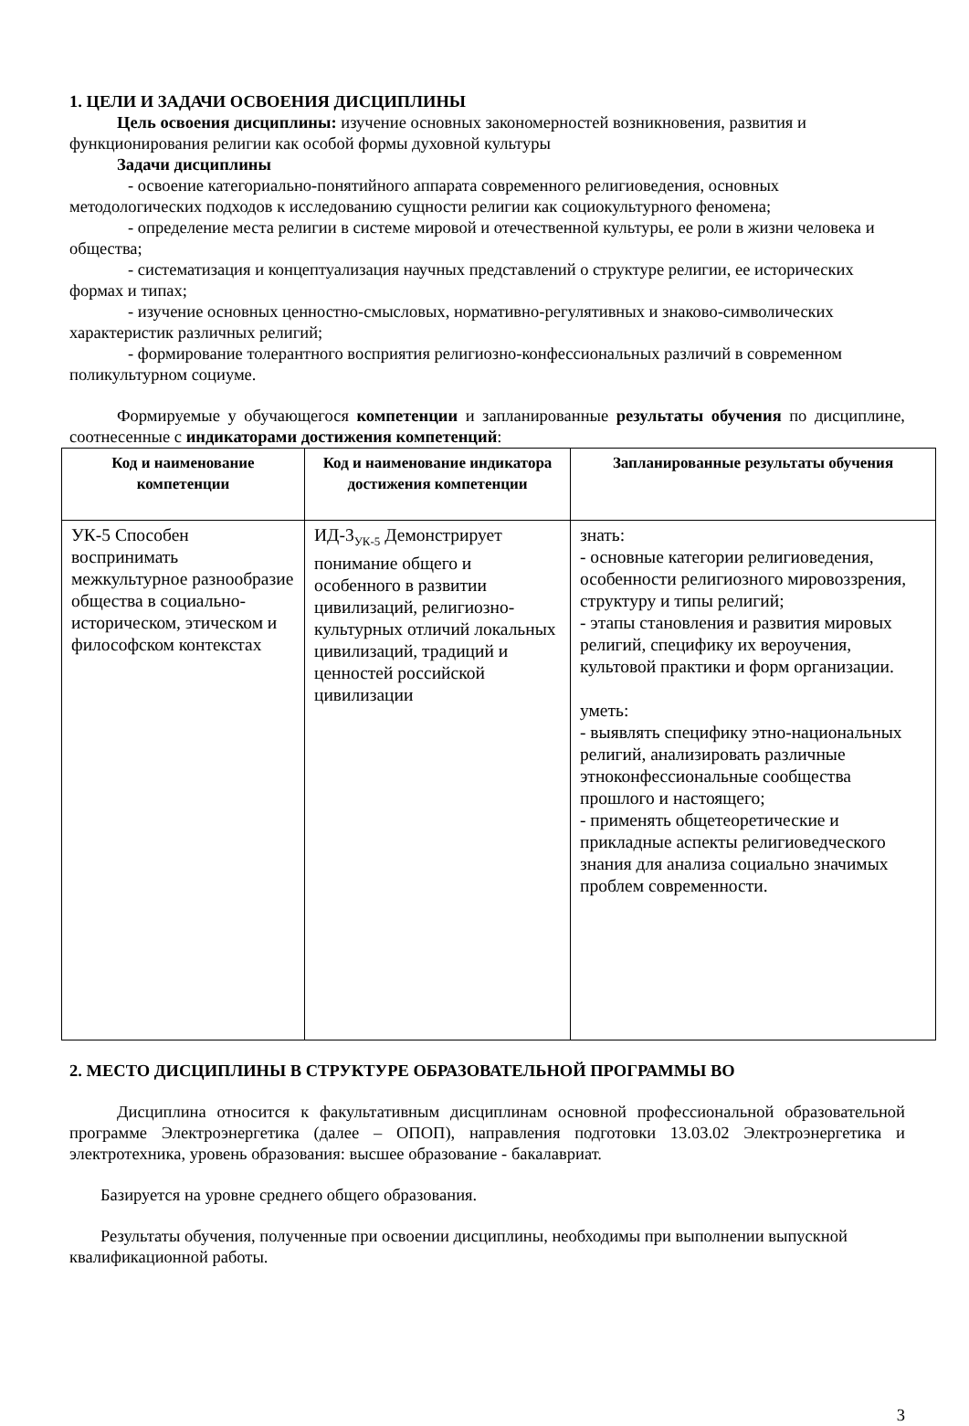1. ЦЕЛИ И ЗАДАЧИ ОСВОЕНИЯ ДИСЦИПЛИНЫ
Цель освоения дисциплины: изучение основных закономерностей возникновения, развития и функционирования религии как особой формы духовной культуры
Задачи дисциплины
- освоение категориально-понятийного аппарата современного религиоведения, основных методологических подходов к исследованию сущности религии как социокультурного феномена;
- определение места религии в системе мировой и отечественной культуры, ее роли в жизни человека и общества;
- систематизация и концептуализация научных представлений о структуре религии, ее исторических формах и типах;
- изучение основных ценностно-смысловых, нормативно-регулятивных и знаково-символических характеристик различных религий;
- формирование толерантного восприятия религиозно-конфессиональных различий в современном поликультурном социуме.
Формируемые у обучающегося компетенции и запланированные результаты обучения по дисциплине, соотнесенные с индикаторами достижения компетенций:
| Код и наименование компетенции | Код и наименование индикатора достижения компетенции | Запланированные результаты обучения |
| --- | --- | --- |
| УК-5 Способен воспринимать межкультурное разнообразие общества в социально-историческом, этическом и философском контекстах | ИД-3<sub>УК-5</sub> Демонстрирует понимание общего и особенного в развитии цивилизаций, религиозно-культурных отличий локальных цивилизаций, традиций и ценностей российской цивилизации | знать: - основные категории религиоведения, особенности религиозного мировоззрения, структуру и типы религий; - этапы становления и развития мировых религий, специфику их вероучения, культовой практики и форм организации. уметь: - выявлять специфику этно-национальных религий, анализировать различные этноконфессиональные сообщества прошлого и настоящего; - применять общетеоретические и прикладные аспекты религиоведческого знания для анализа социально значимых проблем современности. |
2. МЕСТО ДИСЦИПЛИНЫ В СТРУКТУРЕ ОБРАЗОВАТЕЛЬНОЙ ПРОГРАММЫ ВО
Дисциплина относится к факультативным дисциплинам основной профессиональной образовательной программе Электроэнергетика (далее – ОПОП), направления подготовки 13.03.02 Электроэнергетика и электротехника, уровень образования: высшее образование - бакалавриат.
Базируется на уровне среднего общего образования.
Результаты обучения, полученные при освоении дисциплины, необходимы при выполнении выпускной квалификационной работы.
3